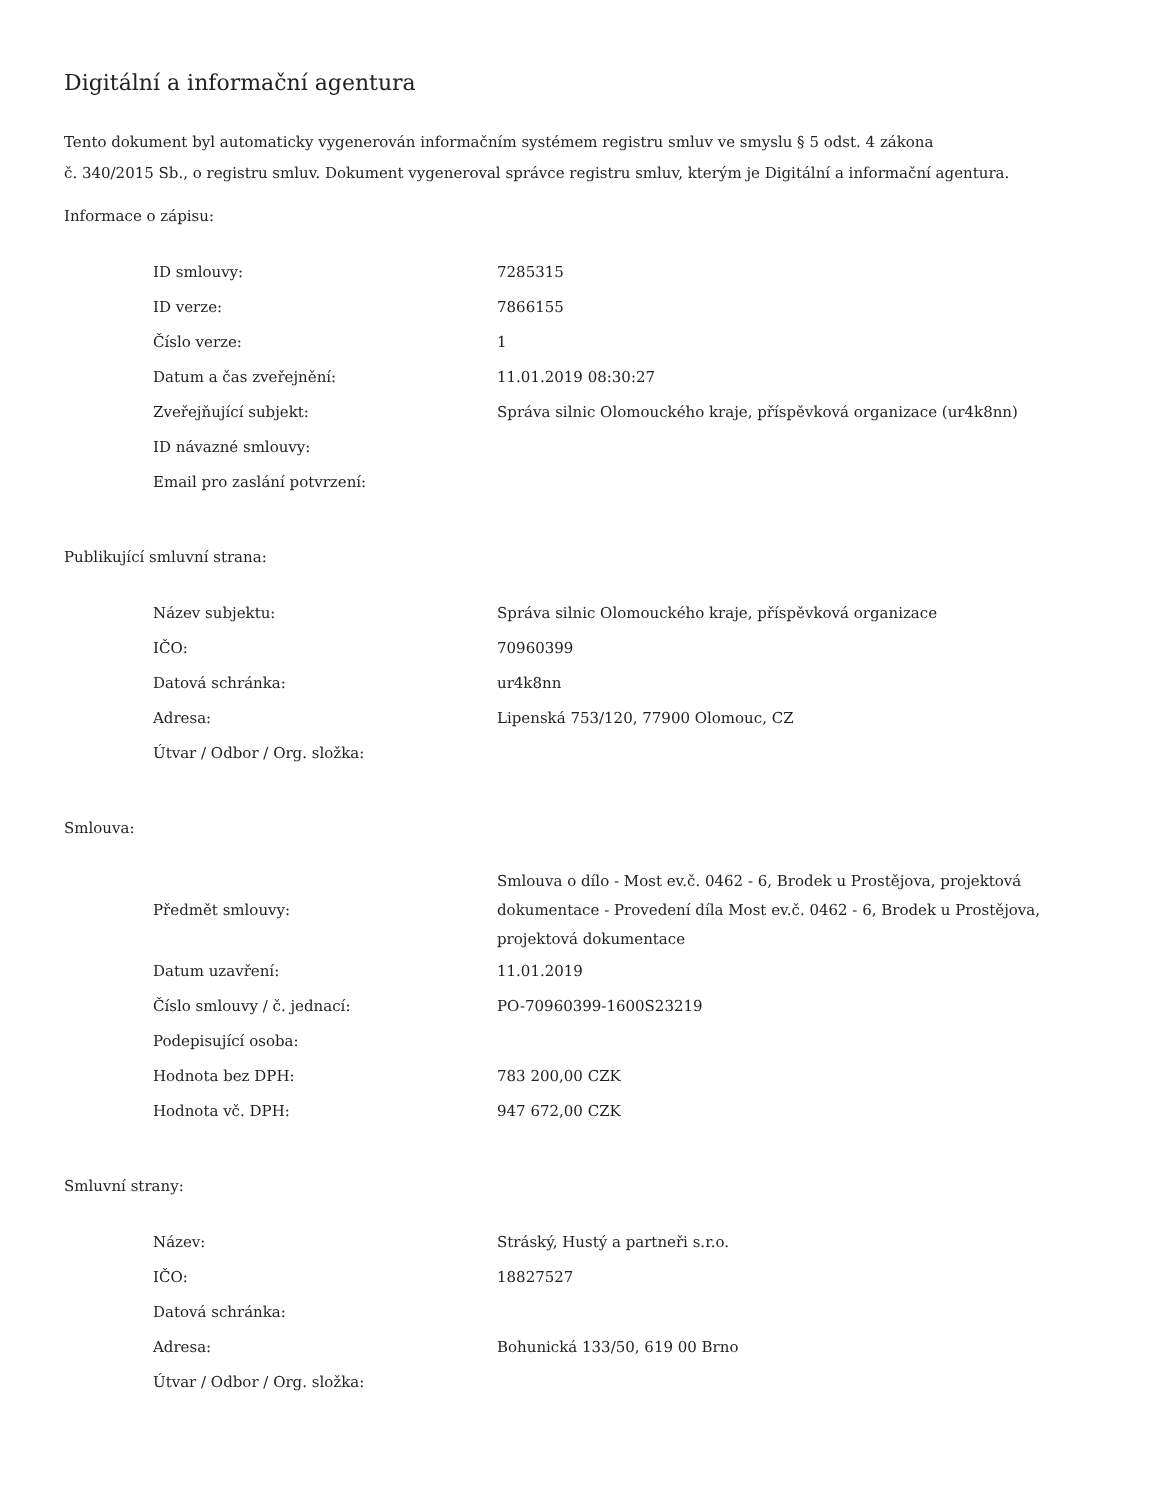Digitální a informační agentura
Tento dokument byl automaticky vygenerován informačním systémem registru smluv ve smyslu § 5 odst. 4 zákona
č. 340/2015 Sb., o registru smluv. Dokument vygeneroval správce registru smluv, kterým je Digitální a informační agentura.
Informace o zápisu:
| ID smlouvy: | 7285315 |
| ID verze: | 7866155 |
| Číslo verze: | 1 |
| Datum a čas zveřejnění: | 11.01.2019 08:30:27 |
| Zveřejňující subjekt: | Správa silnic Olomouckého kraje, příspěvková organizace (ur4k8nn) |
| ID návazné smlouvy: | |
| Email pro zaslání potvrzení: | |
Publikující smluvní strana:
| Název subjektu: | Správa silnic Olomouckého kraje, příspěvková organizace |
| IČO: | 70960399 |
| Datová schránka: | ur4k8nn |
| Adresa: | Lipenská 753/120, 77900 Olomouc, CZ |
| Útvar / Odbor / Org. složka: | |
Smlouva:
| Předmět smlouvy: | Smlouva o dílo - Most ev.č. 0462 - 6, Brodek u Prostějova, projektová dokumentace - Provedení díla Most ev.č. 0462 - 6, Brodek u Prostějova, projektová dokumentace |
| Datum uzavření: | 11.01.2019 |
| Číslo smlouvy / č. jednací: | PO-70960399-1600S23219 |
| Podepisující osoba: | |
| Hodnota bez DPH: | 783 200,00 CZK |
| Hodnota vč. DPH: | 947 672,00 CZK |
Smluvní strany:
| Název: | Stráský, Hustý a partneři s.r.o. |
| IČO: | 18827527 |
| Datová schránka: | |
| Adresa: | Bohunická 133/50, 619 00 Brno |
| Útvar / Odbor / Org. složka: | |